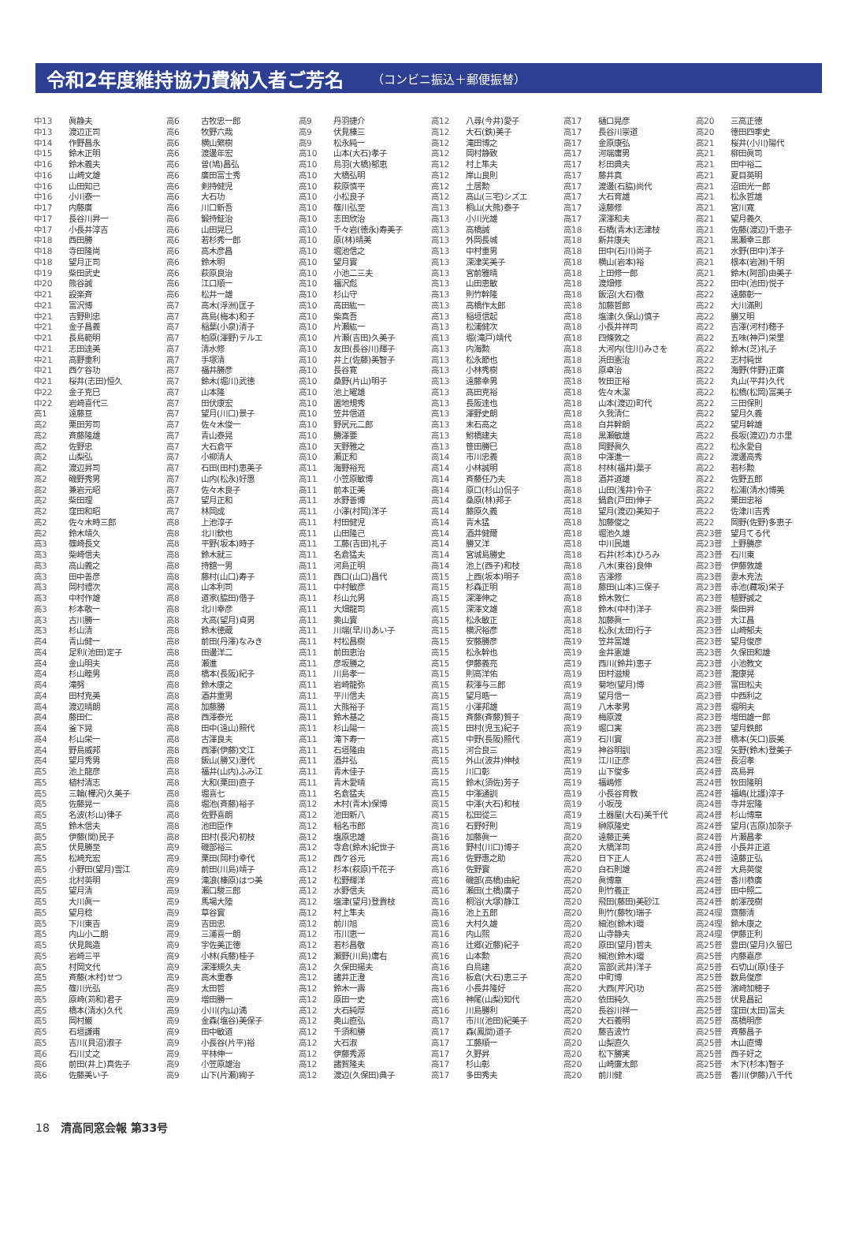令和2年度維持協力費納入者ご芳名
（コンビニ振込＋郵便振替）
| 中13 | 眞静夫 |
| 中13 | 渡辺正司 |
| 中14 | 作野昌永 |
| 中15 | 鈴木正明 |
| 中16 | 鈴木義夫 |
| 中16 | 山崎文雄 |
| 中16 | 山田知己 |
| 中16 | 小川泰一 |
| 中17 | 内藤廣 |
| 中17 | 長谷川昇一 |
| 中17 | 小長井淳吉 |
| 中18 | 西田勝 |
| 中18 | 寺田隆尚 |
| 中18 | 望月正司 |
| 中19 | 柴田武史 |
| 中20 | 熊谷誠 |
| 中21 | 設楽斉 |
| 中21 | 富沢博 |
| 中21 | 吉野則忠 |
| 中21 | 金子昌義 |
| 中21 | 長島範明 |
| 中21 | 志田達美 |
| 中21 | 高野重利 |
| 中21 | 西ケ谷功 |
| 中21 | 桜井(志田)恒久 |
| 中22 | 金子克巳 |
| 中22 | 岩崎喜代三 |
| 高1 | 遠藤亘 |
| 高2 | 栗田芳司 |
| 高2 | 斉藤隆雄 |
| 高2 | 佐野忠 |
| 高2 | 山梨弘 |
| 高2 | 渡辺昇司 |
| 高2 | 磯野秀男 |
| 高2 | 兼岩元昭 |
| 高2 | 柴田理 |
| 高2 | 窪田和昭 |
| 高2 | 佐々木時三郎 |
| 高2 | 鈴木靖久 |
| 高3 | 篠崎長文 |
| 高3 | 柴崎信夫 |
| 高3 | 高山義之 |
| 高3 | 田中善彦 |
| 高3 | 岡村禮次 |
| 高3 | 中村作雄 |
| 高3 | 杉本敬一 |
| 高3 | 古川勝一 |
| 高3 | 杉山清 |
| 高4 | 青山健一 |
| 高4 | 足利(池田)定子 |
| 高4 | 金山明夫 |
| 高4 | 杉山睦男 |
| 高4 | 滝努 |
| 高4 | 田村克美 |
| 高4 | 渡辺晴朗 |
| 高4 | 藤田仁 |
| 高4 | 釜下晃 |
| 高4 | 杉山栄一 |
| 高4 | 野島威邦 |
| 高4 | 望月秀男 |
| 高5 | 池上龍彦 |
| 高5 | 植村清志 |
| 高5 | 三輪(樺沢)久美子 |
| 高5 | 佐藤晃一 |
| 高5 | 名波(杉山)律子 |
| 高5 | 鈴木信夫 |
| 高5 | 伊藤(関)民子 |
| 高5 | 伏見勝至 |
| 高5 | 松崎充宏 |
| 高5 | 小野田(望月)雪江 |
| 高5 | 北村英明 |
| 高5 | 望月清 |
| 高5 | 大川眞一 |
| 高5 | 望月稔 |
| 高5 | 下川東吉 |
| 高5 | 内山小二朗 |
| 高5 | 伏見興造 |
| 高5 | 岩崎三平 |
| 高5 | 村岡文代 |
| 高5 | 斉藤(木村)せつ |
| 高5 | 篠川光弘 |
| 高5 | 原崎(苅和)君子 |
| 高5 | 橋本(清水)久代 |
| 高5 | 岡村巌 |
| 高5 | 石垣謙甫 |
| 高5 | 吉川(貝沼)淑子 |
| 高6 | 石川丈之 |
| 高6 | 前田(井上)真佐子 |
| 高6 | 佐藤美い子 |
| 高6 | 古牧忠一郎 |
| 高6 | 牧野六哉 |
| 高6 | 横山繁樹 |
| 高6 | 渡邊年宏 |
| 高6 | 曽(鳩)昌弘 |
| 高6 | 廣田富士秀 |
| 高6 | 剣持健児 |
| 高6 | 大石功 |
| 高6 | 川口新吾 |
| 高6 | 鍛持鉦治 |
| 高6 | 山田晃巳 |
| 高6 | 若杉秀一郎 |
| 高6 | 高木彦昌 |
| 高6 | 鈴木明 |
| 高6 | 萩原良治 |
| 高6 | 江口順一 |
| 高6 | 松井一雄 |
| 高7 | 高木(浮洲)匡子 |
| 高7 | 高島(梅本)和子 |
| 高7 | 稲葉(小泉)清子 |
| 高7 | 柏原(澤野)テルエ |
| 高7 | 清水修 |
| 高7 | 手塚清 |
| 高7 | 福井勝彦 |
| 高7 | 鈴木(堀川)武徳 |
| 高7 | 山本隆 |
| 高7 | 田伏康宏 |
| 高7 | 望月(川口)景子 |
| 高7 | 佐々木俊一 |
| 高7 | 青山泰晃 |
| 高7 | 大石倉平 |
| 高7 | 小柳清人 |
| 高7 | 石田(田村)恵美子 |
| 高7 | 山内(松永)好惠 |
| 高7 | 佐々木良子 |
| 高7 | 望月正和 |
| 高7 | 林岡成 |
| 高8 | 上池淳子 |
| 高8 | 北川欽也 |
| 高8 | 平野(坂本)時子 |
| 高8 | 鈴木就三 |
| 高8 | 持舘一男 |
| 高8 | 藤村(山口)寿子 |
| 高8 | 山本利司 |
| 高8 | 道家(脇田)偕子 |
| 高8 | 北川幸彦 |
| 高8 | 大高(望月)貞男 |
| 高8 | 鈴木徳蔵 |
| 高8 | 前田(丹澤)なみき |
| 高8 | 田邊洋二 |
| 高8 | 瀬進 |
| 高8 | 橋本(長阪)紀子 |
| 高8 | 鈴木康之 |
| 高8 | 酒井重男 |
| 高8 | 加藤勝 |
| 高8 | 西澤泰光 |
| 高8 | 田中(遠山)照代 |
| 高8 | 古澤良夫 |
| 高8 | 西澤(伊藤)文江 |
| 高8 | 飯山(勝又)澄代 |
| 高8 | 福井(山内)ふみ江 |
| 高8 | 大和(栗田)直子 |
| 高8 | 堀喜七 |
| 高8 | 堀池(斉藤)裕子 |
| 高8 | 佐野喜朗 |
| 高8 | 池田臣作 |
| 高8 | 田村(長沢)初枝 |
| 高9 | 磯部裕三 |
| 高9 | 栗田(岡村)幸代 |
| 高9 | 前田(川島)靖子 |
| 高9 | 滝浪(榛原)はつ美 |
| 高9 | 瀬口駿三郎 |
| 高9 | 馬場大陸 |
| 高9 | 草谷實 |
| 高9 | 吉田忠 |
| 高9 | 三浦喜一朗 |
| 高9 | 宇佐美正徳 |
| 高9 | 小林(兵藤)桂子 |
| 高9 | 深澤規久夫 |
| 高9 | 高木重春 |
| 高9 | 太田哲 |
| 高9 | 増田勝一 |
| 高9 | 小川(内山)満 |
| 高9 | 金森(塩谷)美保子 |
| 高9 | 田中敏道 |
| 高9 | 小長谷(片平)裕 |
| 高9 | 平林伸一 |
| 高9 | 小笠原雄治 |
| 高9 | 山下(片瀬)絢子 |
| 高9 | 丹羽捷介 |
| 高9 | 伏見榛三 |
| 高9 | 松永純一 |
| 高10 | 山本(大石)孝子 |
| 高10 | 鳥羽(大橋)郁恵 |
| 高10 | 大橋弘明 |
| 高10 | 萩原慎平 |
| 高10 | 小松良子 |
| 高10 | 篠川弘至 |
| 高10 | 志田欣治 |
| 高10 | 千々岩(徳永)寿美子 |
| 高10 | 原(林)晴美 |
| 高10 | 堀池信之 |
| 高10 | 望月實 |
| 高10 | 小池二三夫 |
| 高10 | 福沢彪 |
| 高10 | 杉山守 |
| 高10 | 高田紘一 |
| 高10 | 柴真吾 |
| 高10 | 片瀬紘一 |
| 高10 | 片瀬(吉田)久美子 |
| 高10 | 友田(長谷川)輝子 |
| 高10 | 井上(佐藤)美智子 |
| 高10 | 長谷寛 |
| 高10 | 桑野(片山)明子 |
| 高10 | 池上曜雄 |
| 高10 | 置地規秀 |
| 高10 | 笠井信道 |
| 高10 | 野尻元二郎 |
| 高10 | 勝澤要 |
| 高10 | 天野雅之 |
| 高10 | 瀬正和 |
| 高11 | 海野裕充 |
| 高11 | 小笠原敏博 |
| 高11 | 前本正美 |
| 高11 | 水野善博 |
| 高11 | 小澤(村岡)洋子 |
| 高11 | 村田健児 |
| 高11 | 山田隆己 |
| 高11 | 工藤(吉田)礼子 |
| 高11 | 名倉猛夫 |
| 高11 | 河島正明 |
| 高11 | 西口(山口)昌代 |
| 高11 | 中村敏彦 |
| 高11 | 杉山允男 |
| 高11 | 大畑龍司 |
| 高11 | 奥山實 |
| 高11 | 川端(早川)あい子 |
| 高11 | 村松昌樹 |
| 高11 | 前田恵治 |
| 高11 | 彦坂勝之 |
| 高11 | 川島孝一 |
| 高11 | 岩崎龍弥 |
| 高11 | 平川信夫 |
| 高11 | 大熊裕子 |
| 高11 | 鈴木基之 |
| 高11 | 杉山陽一 |
| 高11 | 滝下寿一 |
| 高11 | 石垣隆由 |
| 高11 | 酒井弘 |
| 高11 | 青木佳子 |
| 高11 | 青木愛晴 |
| 高11 | 名倉猛夫 |
| 高12 | 木村(青木)保博 |
| 高12 | 池田新八 |
| 高12 | 稲名市郎 |
| 高12 | 塩原忠雄 |
| 高12 | 寺倉(鈴木)紀世子 |
| 高12 | 西ケ谷元 |
| 高12 | 杉本(萩原)千花子 |
| 高12 | 松野輝洋 |
| 高12 | 水野信夫 |
| 高12 | 塩津(望月)登貴枝 |
| 高12 | 村上隼夫 |
| 高12 | 前川旭 |
| 高12 | 市川恵一 |
| 高12 | 若杉昌敬 |
| 高12 | 瀬野(川島)庸右 |
| 高12 | 久保田揚夫 |
| 高12 | 諸井正澄 |
| 高12 | 鈴木一壽 |
| 高12 | 原田一史 |
| 高12 | 大石純厚 |
| 高12 | 奥山直弘 |
| 高12 | 千須和勝 |
| 高12 | 大石淑 |
| 高12 | 伊藤秀源 |
| 高12 | 諸賀隆夫 |
| 高12 | 渡辺(久保田)典子 |
| 高12 | 八尋(今井)愛子 |
| 高12 | 大石(鉄)美子 |
| 高12 | 滝田博之 |
| 高12 | 岡村静致 |
| 高12 | 村上隼夫 |
| 高12 | 岸山良則 |
| 高12 | 土居勲 |
| 高12 | 高山(三宅)シズエ |
| 高13 | 桐山(大熊)泰子 |
| 高13 | 小川光雄 |
| 高13 | 高橋誠 |
| 高13 | 外岡長城 |
| 高13 | 中村重男 |
| 高13 | 深津芙美子 |
| 高13 | 宮前雅晴 |
| 高13 | 山田恵敏 |
| 高13 | 則竹幹隆 |
| 高13 | 高橋作太郎 |
| 高13 | 稲垣信起 |
| 高13 | 松浦健次 |
| 高13 | 堀(滝戸)靖代 |
| 高13 | 内海勲 |
| 高13 | 松永節也 |
| 高13 | 小林秀樹 |
| 高13 | 遠藤幸男 |
| 高13 | 高田克裕 |
| 高13 | 長阪達也 |
| 高13 | 澤野史朗 |
| 高13 | 末石高之 |
| 高13 | 鮒橋建夫 |
| 高13 | 笹田勝巳 |
| 高14 | 市川忠義 |
| 高14 | 小林誠明 |
| 高14 | 斉藤任乃夫 |
| 高14 | 原口(杉山)侃子 |
| 高14 | 桑原(林)邦子 |
| 高14 | 藤原久義 |
| 高14 | 青木猛 |
| 高14 | 酒井健爾 |
| 高14 | 勝又洋 |
| 高14 | 宮城島勝史 |
| 高14 | 池上(西子)和枝 |
| 高15 | 上西(坂本)明子 |
| 高15 | 杉森正明 |
| 高15 | 深澤伸之 |
| 高15 | 深澤文雄 |
| 高15 | 松永敏正 |
| 高15 | 横沢裕彦 |
| 高15 | 安藤勝彦 |
| 高15 | 松永幹也 |
| 高15 | 伊藤義亮 |
| 高15 | 則高洋佑 |
| 高15 | 萩澤与三郎 |
| 高15 | 望月晧一 |
| 高15 | 小澤邦雄 |
| 高15 | 斉藤(斉藤)賀子 |
| 高15 | 田村(児玉)紀子 |
| 高15 | 中野(長阪)照代 |
| 高15 | 河合良三 |
| 高15 | 外山(波井)伸枝 |
| 高15 | 川口彰 |
| 高15 | 鈴木(須佐)芳子 |
| 高15 | 中澤通訓 |
| 高15 | 中澤(大石)和枝 |
| 高15 | 松田從三 |
| 高16 | 石野好則 |
| 高16 | 加藤眞一 |
| 高16 | 野村(川口)博子 |
| 高16 | 佐野惠之助 |
| 高16 | 佐野實 |
| 高16 | 磯部(高橋)由紀 |
| 高16 | 瀬田(土橋)廣子 |
| 高16 | 桐浴(大塚)静江 |
| 高16 | 池上五郎 |
| 高16 | 大村久雄 |
| 高16 | 内山煕 |
| 高16 | 辻郷(近藤)紀子 |
| 高16 | 山本勲 |
| 高16 | 白鳥建 |
| 高16 | 板倉(大石)恵三子 |
| 高16 | 小長井隆好 |
| 高16 | 神尾(山梨)知代 |
| 高16 | 川島勝利 |
| 高17 | 市川(池田)紀美子 |
| 高17 | 森(鳳間)道子 |
| 高17 | 工藤順一 |
| 高17 | 久野昇 |
| 高17 | 杉山彰 |
| 高17 | 多田秀夫 |
| 高17 | 樋口晃彦 |
| 高17 | 長谷川崇道 |
| 高17 | 金原康弘 |
| 高17 | 河端庸男 |
| 高17 | 杉田典夫 |
| 高17 | 藤井真 |
| 高17 | 渡邊(石脇)尚代 |
| 高17 | 大石育雄 |
| 高17 | 遠藤修 |
| 高17 | 深澤和夫 |
| 高18 | 石橋(青木)志津枝 |
| 高18 | 新井康夫 |
| 高18 | 田中(石川)尚子 |
| 高18 | 横山(岩本)裕 |
| 高18 | 上田修一郎 |
| 高18 | 渡畑修 |
| 高18 | 飯沼(大石)徹 |
| 高18 | 加藤哲郎 |
| 高18 | 塩津(久保山)慎子 |
| 高18 | 小長井祥司 |
| 高18 | 四條敦之 |
| 高18 | 大河内(住川)みさを |
| 高18 | 浜田憲治 |
| 高18 | 原卓治 |
| 高18 | 牧田正裕 |
| 高18 | 佐々木潔 |
| 高18 | 山本(渡辺)町代 |
| 高18 | 久我清仁 |
| 高18 | 白井幹朗 |
| 高18 | 黒瀬敏雄 |
| 高18 | 岡野眞久 |
| 高18 | 中澤進一 |
| 高18 | 村林(福井)葉子 |
| 高18 | 酒井道雄 |
| 高18 | 山田(浅井)令子 |
| 高18 | 鍋倉(戸田)伸子 |
| 高18 | 望月(渡辺)美知子 |
| 高18 | 加藤俊之 |
| 高18 | 堀池久雄 |
| 高18 | 中川民雄 |
| 高18 | 石井(杉本)ひろみ |
| 高18 | 八木(東谷)良伸 |
| 高18 | 吉澤修 |
| 高18 | 藤田(山本)三保子 |
| 高18 | 鈴木敦仁 |
| 高18 | 鈴木(中村)洋子 |
| 高18 | 加藤眞一 |
| 高18 | 松永(太田)行子 |
| 高19 | 笠井富雄 |
| 高19 | 金井憲雄 |
| 高19 | 西川(鈴井)恵子 |
| 高19 | 田村滋規 |
| 高19 | 菊地(望月)博 |
| 高19 | 望月信一 |
| 高19 | 八木孝男 |
| 高19 | 梅原渡 |
| 高19 | 堀口実 |
| 高19 | 石川實 |
| 高19 | 神谷明訓 |
| 高19 | 江川正彦 |
| 高19 | 山下俊多 |
| 高19 | 福嶋修 |
| 高19 | 小長谷育教 |
| 高19 | 小坂茂 |
| 高19 | 土器屋(大石)美千代 |
| 高19 | 榊原隆史 |
| 高20 | 遠藤正美 |
| 高20 | 大橋洋司 |
| 高20 | 日下正人 |
| 高20 | 白石則雄 |
| 高20 | 眞博章 |
| 高20 | 則竹義正 |
| 高20 | 飛田(藤田)美砂江 |
| 高20 | 則竹(藤牧)瑞子 |
| 高20 | 細池(鈴木)環 |
| 高20 | 山寺静夫 |
| 高20 | 原田(望月)哲夫 |
| 高20 | 細池(鈴木)環 |
| 高20 | 富部(武井)洋子 |
| 高20 | 中町博 |
| 高20 | 大西(芹沢)功 |
| 高20 | 依田純久 |
| 高20 | 長谷川祥一 |
| 高20 | 大石義明 |
| 高20 | 藤吉波竹 |
| 高20 | 山梨直久 |
| 高20 | 松下勝実 |
| 高20 | 山崎廉太郎 |
| 高20 | 前川健 |
| 高20 | 三高正徳 |
| 高20 | 徳田四季史 |
| 高21 | 桜井(小川)陽代 |
| 高21 | 柳田眞司 |
| 高21 | 田中裕二 |
| 高21 | 夏目英明 |
| 高21 | 沼田光一郎 |
| 高21 | 松永哲雄 |
| 高21 | 宮川寛 |
| 高21 | 望月義久 |
| 高21 | 佐藤(渡辺)千恵子 |
| 高21 | 黒瀬幸三郎 |
| 高21 | 水野(田中)洋子 |
| 高21 | 根本(岩淵)千明 |
| 高21 | 鈴木(阿部)由美子 |
| 高22 | 田中(池田)悦子 |
| 高22 | 遠藤彰一 |
| 高22 | 大川滿則 |
| 高22 | 勝又明 |
| 高22 | 吉澤(河村)穂子 |
| 高22 | 五味(神戸)栄里 |
| 高22 | 鈴木(芝)礼子 |
| 高22 | 志村純世 |
| 高22 | 海野(伴野)正廣 |
| 高22 | 丸山(平井)久代 |
| 高22 | 松橋(松岡)富美子 |
| 高22 | 三田保則 |
| 高22 | 望月久義 |
| 高22 | 望月幹雄 |
| 高22 | 長坂(渡辺)カホ里 |
| 高22 | 松永愛自 |
| 高22 | 渡邊高秀 |
| 高22 | 若杉勲 |
| 高22 | 佐野五郎 |
| 高22 | 松浦(清水)博美 |
| 高22 | 栗田忠裕 |
| 高22 | 佐津川吉秀 |
| 高22 | 岡野(佐野)多恵子 |
| 高23普 | 望月てる代 |
| 高23普 | 上野勝彦 |
| 高23普 | 石川東 |
| 高23普 | 伊藤敦雄 |
| 高23普 | 妻木克法 |
| 高23普 | 赤池(藏坂)栄子 |
| 高23普 | 植野誠之 |
| 高23普 | 柴田昇 |
| 高23普 | 大江昌 |
| 高23普 | 山崎郁夫 |
| 高23普 | 望月俊彦 |
| 高23普 | 久保田和雄 |
| 高23普 | 小池教文 |
| 高23普 | 瀧康晃 |
| 高23普 | 富田松夫 |
| 高23普 | 中西利之 |
| 高23普 | 堀明夫 |
| 高23普 | 増田雄一郎 |
| 高23普 | 望月鉄郎 |
| 高23普 | 橋本(矢口)辰美 |
| 高23理 | 矢野(鈴木)登美子 |
| 高24普 | 長沼孝 |
| 高24普 | 高島昇 |
| 高24普 | 牧田隆明 |
| 高24普 | 福嶋(比護)淳子 |
| 高24普 | 寺井宏隆 |
| 高24普 | 杉山博章 |
| 高24普 | 望月(吉原)加奈子 |
| 高24普 | 片瀬昌孝 |
| 高24普 | 小長井正道 |
| 高24普 | 遠藤正弘 |
| 高24普 | 大島英俊 |
| 高24普 | 香川恭廣 |
| 高24普 | 田中照二 |
| 高24普 | 前澤茂樹 |
| 高24理 | 齋藤清 |
| 高24理 | 鈴木康之 |
| 高24理 | 伊藤正利 |
| 高25普 | 豊田(望月)久留巳 |
| 高25普 | 内藤嘉彦 |
| 高25普 | 石切山(原)佳子 |
| 高25普 | 数島俊彦 |
| 高25普 | 濱崎加穂子 |
| 高25普 | 伏見昌記 |
| 高25普 | 窪田(太田)富夫 |
| 高25普 | 髙橋明彦 |
| 高25普 | 斉藤昌子 |
| 高25普 | 木山直博 |
| 高25普 | 西子好之 |
| 高25普 | 木下(杉本)智子 |
| 高25普 | 香川(伊藤)八千代 |
18 清高同窓会報 第33号